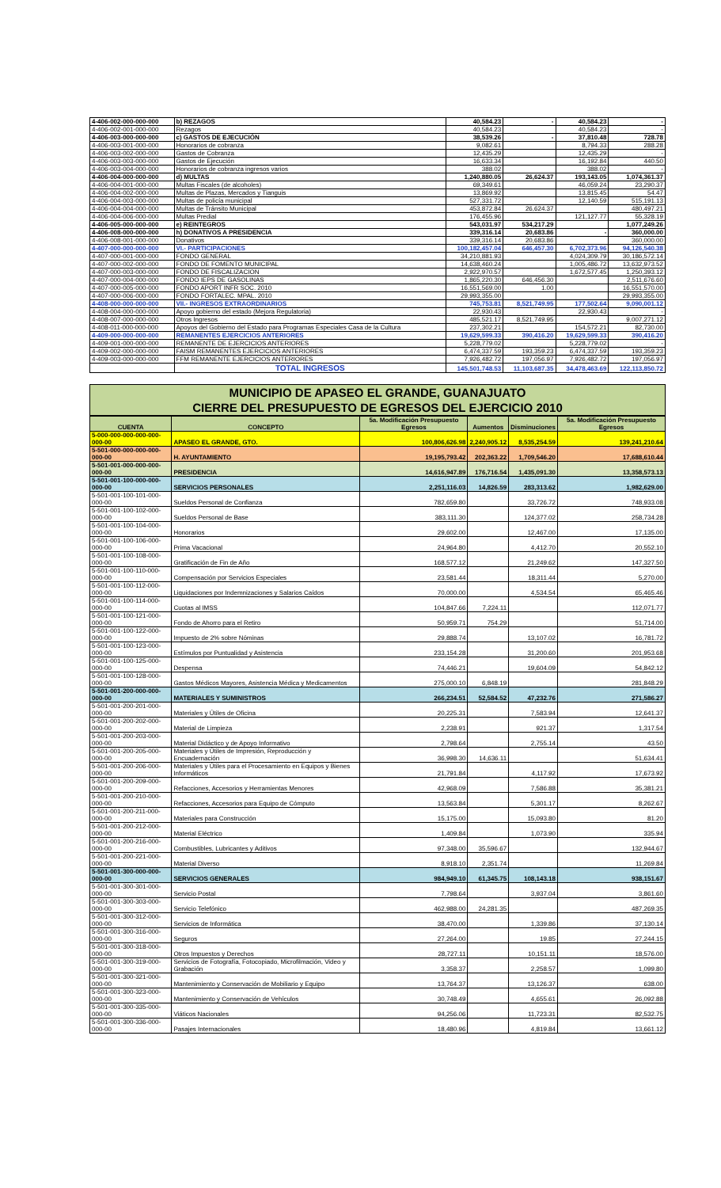| 4-406-002-000-000-000 | b) REZAGOS | 40,584.23 | - | 40,584.23 | - |
| 4-406-002-001-000-000 | Rezagos | 40,584.23 | | 40,584.23 | - |
| 4-406-003-000-000-000 | c) GASTOS DE EJECUCIÓN | 38,539.26 | - | 37,810.48 | 728.78 |
| 4-406-003-001-000-000 | Honorarios de cobranza | 9,082.61 | | 8,794.33 | 288.28 |
| 4-406-003-002-000-000 | Gastos de Cobranza | 12,435.29 | | 12,435.29 | - |
| 4-406-003-003-000-000 | Gastos de Ejecución | 16,633.34 | | 16,192.84 | 440.50 |
| 4-406-003-004-000-000 | Honorarios de cobranza ingresos varios | 388.02 | | 388.02 | - |
| 4-406-004-000-000-000 | d) MULTAS | 1,240,880.05 | 26,624.37 | 193,143.05 | 1,074,361.37 |
| 4-406-004-001-000-000 | Multas Fiscales (de alcoholes) | 69,349.61 | | 46,059.24 | 23,290.37 |
| 4-406-004-002-000-000 | Multas de Plazas, Mercados y Tianguis | 13,869.92 | | 13,815.45 | 54.47 |
| 4-406-004-003-000-000 | Multas de policía municipal | 527,331.72 | | 12,140.59 | 515,191.13 |
| 4-406-004-004-000-000 | Multas de Tránsito Municipal | 453,872.84 | 26,624.37 | | 480,497.21 |
| 4-406-004-006-000-000 | Multas Predial | 176,455.96 | | 121,127.77 | 55,328.19 |
| 4-406-005-000-000-000 | e) REINTEGROS | 543,031.97 | 534,217.29 | | 1,077,249.26 |
| 4-406-008-000-000-000 | h) DONATIVOS A PRESIDENCIA | 339,316.14 | 20,683.86 | - | 360,000.00 |
| 4-406-008-001-000-000 | Donativos | 339,316.14 | 20,683.86 | | 360,000.00 |
| 4-407-000-000-000-000 | VI.- PARTICIPACIONES | 100,182,457.04 | 646,457.30 | 6,702,373.96 | 94,126,540.38 |
| 4-407-000-001-000-000 | FONDO GENERAL | 34,210,881.93 | | 4,024,309.79 | 30,186,572.14 |
| 4-407-000-002-000-000 | FONDO DE FOMENTO MUNICIPAL | 14,638,460.24 | | 1,005,486.72 | 13,632,973.52 |
| 4-407-000-003-000-000 | FONDO DE FISCALIZACION | 2,922,970.57 | | 1,672,577.45 | 1,250,393.12 |
| 4-407-000-004-000-000 | FONDO IEPS DE GASOLINAS | 1,865,220.30 | 646,456.30 | | 2,511,676.60 |
| 4-407-000-005-000-000 | FONDO APORT INFR SOC. 2010 | 16,551,569.00 | 1.00 | | 16,551,570.00 |
| 4-407-000-006-000-000 | FONDO FORTALEC. MPAL. 2010 | 29,993,355.00 | | | 29,993,355.00 |
| 4-408-000-000-000-000 | VII.- INGRESOS EXTRAORDINARIOS | 745,753.81 | 8,521,749.95 | 177,502.64 | 9,090,001.12 |
| 4-408-004-000-000-000 | Apoyo gobierno del estado (Mejora Regulatoria) | 22,930.43 | | 22,930.43 | - |
| 4-408-007-000-000-000 | Otros Ingresos | 485,521.17 | 8,521,749.95 | | 9,007,271.12 |
| 4-408-011-000-000-000 | Apoyos del Gobierno del Estado para Programas Especiales Casa de la Cultura | 237,302.21 | | 154,572.21 | 82,730.00 |
| 4-409-000-000-000-000 | REMANENTES EJERCICIOS ANTERIORES | 19,629,599.33 | 390,416.20 | 19,629,599.33 | 390,416.20 |
| 4-409-001-000-000-000 | REMANENTE DE EJERCICIOS ANTERIORES | 5,228,779.02 | | 5,228,779.02 | - |
| 4-409-002-000-000-000 | FAISM REMANENTES EJERCICIOS ANTERIORES | 6,474,337.59 | 193,359.23 | 6,474,337.59 | 193,359.23 |
| 4-409-003-000-000-000 | FFM REMANENTE EJERCICIOS ANTERIORES | 7,926,482.72 | 197,056.97 | 7,926,482.72 | 197,056.97 |
| | TOTAL INGRESOS | 145,501,748.53 | 11,103,687.35 | 34,478,463.69 | 122,113,850.72 |
MUNICIPIO DE APASEO EL GRANDE, GUANAJUATO
CIERRE DEL PRESUPUESTO DE EGRESOS DEL EJERCICIO 2010
| CUENTA | CONCEPTO | 5a. Modificación Presupuesto Egresos | Aumentos | Disminuciones | 5a. Modificación Presupuesto Egresos |
| --- | --- | --- | --- | --- | --- |
| 5-000-000-000-000-000-000-00 | APASEO EL GRANDE, GTO. | 100,806,626.98 | 2,240,905.12 | 8,535,254.59 | 139,241,210.64 |
| 5-501-000-000-000-000-000-00 | H. AYUNTAMIENTO | 19,195,793.42 | 202,363.22 | 1,709,546.20 | 17,688,610.44 |
| 5-501-001-000-000-000-000-00 | PRESIDENCIA | 14,616,947.89 | 176,716.54 | 1,435,091.30 | 13,358,573.13 |
| 5-501-001-100-000-000-000-00 | SERVICIOS PERSONALES | 2,251,116.03 | 14,826.59 | 283,313.62 | 1,982,629.00 |
| 5-501-001-100-101-000-000-00 | Sueldos Personal de Confianza | 782,659.80 | | 33,726.72 | 748,933.08 |
| 5-501-001-100-102-000-000-00 | Sueldos Personal de Base | 383,111.30 | | 124,377.02 | 258,734.28 |
| 5-501-001-100-104-000-000-00 | Honorarios | 29,602.00 | | 12,467.00 | 17,135.00 |
| 5-501-001-100-106-000-000-00 | Prima Vacacional | 24,964.80 | | 4,412.70 | 20,552.10 |
| 5-501-001-100-108-000-000-00 | Gratificación de Fin de Año | 168,577.12 | | 21,249.62 | 147,327.50 |
| 5-501-001-100-110-000-000-00 | Compensación por Servicios Especiales | 23,581.44 | | 18,311.44 | 5,270.00 |
| 5-501-001-100-112-000-000-00 | Liquidaciones por Indemnizaciones y Salarios Caídos | 70,000.00 | | 4,534.54 | 65,465.46 |
| 5-501-001-100-114-000-000-00 | Cuotas al IMSS | 104,847.66 | 7,224.11 | | 112,071.77 |
| 5-501-001-100-121-000-000-00 | Fondo de Ahorro para el Retiro | 50,959.71 | 754.29 | | 51,714.00 |
| 5-501-001-100-122-000-000-00 | Impuesto de 2% sobre Nóminas | 29,888.74 | | 13,107.02 | 16,781.72 |
| 5-501-001-100-123-000-000-00 | Estímulos por Puntualidad y Asistencia | 233,154.28 | | 31,200.60 | 201,953.68 |
| 5-501-001-100-125-000-000-00 | Despensa | 74,446.21 | | 19,604.09 | 54,842.12 |
| 5-501-001-100-128-000-000-00 | Gastos Médicos Mayores, Asistencia Médica y Medicamentos | 275,000.10 | 6,848.19 | | 281,848.29 |
| 5-501-001-200-000-000-000-00 | MATERIALES Y SUMINISTROS | 266,234.51 | 52,584.52 | 47,232.76 | 271,586.27 |
| 5-501-001-200-201-000-000-00 | Materiales y Útiles de Oficina | 20,225.31 | | 7,583.94 | 12,641.37 |
| 5-501-001-200-202-000-000-00 | Material de Limpieza | 2,238.91 | | 921.37 | 1,317.54 |
| 5-501-001-200-203-000-000-00 | Material Didáctico y de Apoyo Informativo | 2,798.64 | | 2,755.14 | 43.50 |
| 5-501-001-200-205-000-000-00 | Materiales y Útiles de Impresión, Reproducción y Encuadernación | 36,998.30 | 14,636.11 | | 51,634.41 |
| 5-501-001-200-206-000-000-00 | Materiales y Útiles para el Procesamiento en Equipos y Bienes Informáticos | 21,791.84 | | 4,117.92 | 17,673.92 |
| 5-501-001-200-209-000-000-00 | Refacciones, Accesorios y Herramientas Menores | 42,968.09 | | 7,586.88 | 35,381.21 |
| 5-501-001-200-210-000-000-00 | Refacciones, Accesorios para Equipo de Cómputo | 13,563.84 | | 5,301.17 | 8,262.67 |
| 5-501-001-200-211-000-000-00 | Materiales para Construcción | 15,175.00 | | 15,093.80 | 81.20 |
| 5-501-001-200-212-000-000-00 | Material Eléctrico | 1,409.84 | | 1,073.90 | 335.94 |
| 5-501-001-200-216-000-000-00 | Combustibles, Lubricantes y Aditivos | 97,348.00 | 35,596.67 | | 132,944.67 |
| 5-501-001-200-221-000-000-00 | Material Diverso | 8,918.10 | 2,351.74 | | 11,269.84 |
| 5-501-001-300-000-000-000-00 | SERVICIOS GENERALES | 984,949.10 | 61,345.75 | 108,143.18 | 938,151.67 |
| 5-501-001-300-301-000-000-00 | Servicio Postal | 7,798.64 | | 3,937.04 | 3,861.60 |
| 5-501-001-300-303-000-000-00 | Servicio Telefónico | 462,988.00 | 24,281.35 | | 487,269.35 |
| 5-501-001-300-312-000-000-00 | Servicios de Informática | 38,470.00 | | 1,339.86 | 37,130.14 |
| 5-501-001-300-316-000-000-00 | Seguros | 27,264.00 | | 19.85 | 27,244.15 |
| 5-501-001-300-318-000-000-00 | Otros Impuestos y Derechos | 28,727.11 | | 10,151.11 | 18,576.00 |
| 5-501-001-300-319-000-000-00 | Servicios de Fotografía, Fotocopiado, Microfilmación, Video y Grabación | 3,358.37 | | 2,258.57 | 1,099.80 |
| 5-501-001-300-321-000-000-00 | Mantenimiento y Conservación de Mobiliario y Equipo | 13,764.37 | | 13,126.37 | 638.00 |
| 5-501-001-300-323-000-000-00 | Mantenimiento y Conservación de Vehículos | 30,748.49 | | 4,655.61 | 26,092.88 |
| 5-501-001-300-335-000-000-00 | Viáticos Nacionales | 94,256.06 | | 11,723.31 | 82,532.75 |
| 5-501-001-300-336-000-000-00 | Pasajes Internacionales | 18,480.96 | | 4,819.84 | 13,661.12 |